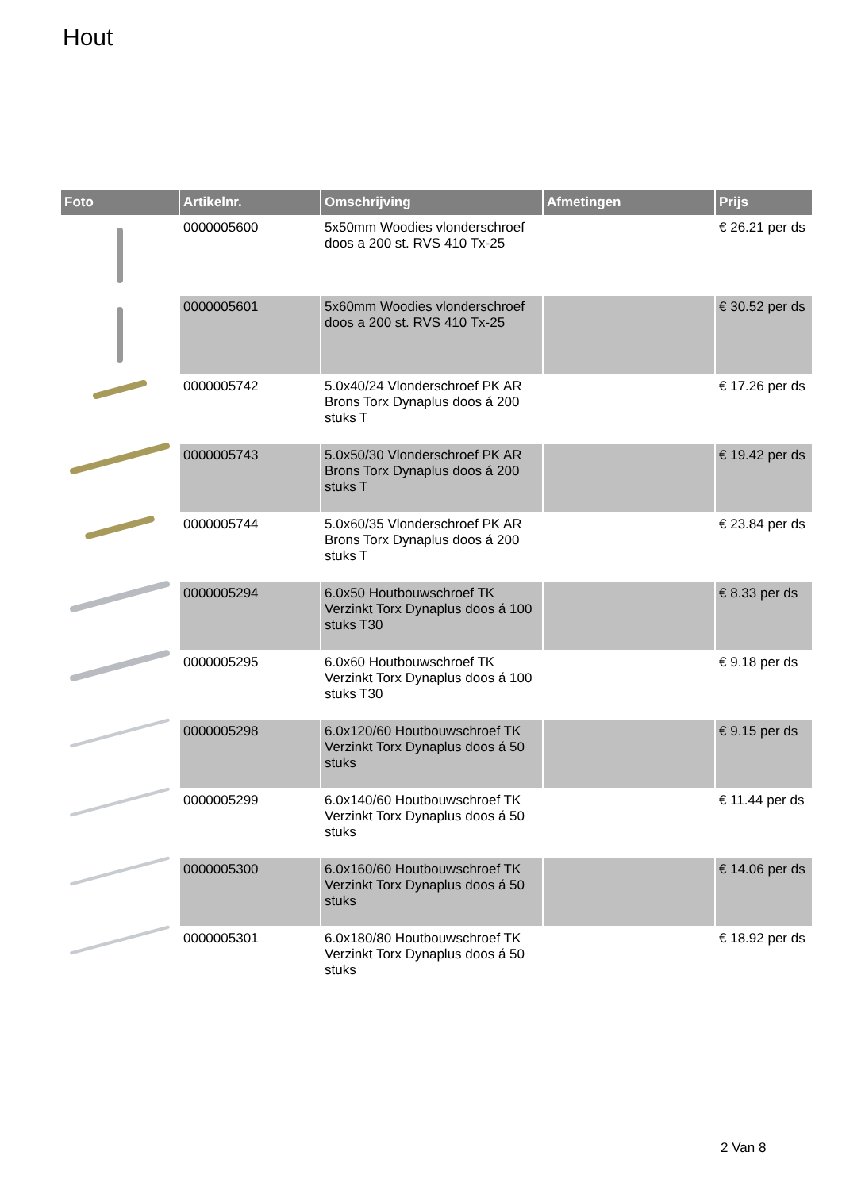Hout
| Foto | Artikelnr. | Omschrijving | Afmetingen | Prijs |
| --- | --- | --- | --- | --- |
| | 0000005600 | 5x50mm Woodies vlonderschroef doos a 200 st. RVS 410 Tx-25 | | € 26.21 per ds |
| | 0000005601 | 5x60mm Woodies vlonderschroef doos a 200 st. RVS 410 Tx-25 | | € 30.52 per ds |
| | 0000005742 | 5.0x40/24 Vlonderschroef PK AR Brons Torx Dynaplus doos á 200 stuks T | | € 17.26 per ds |
| | 0000005743 | 5.0x50/30 Vlonderschroef PK AR Brons Torx Dynaplus doos á 200 stuks T | | € 19.42 per ds |
| | 0000005744 | 5.0x60/35 Vlonderschroef PK AR Brons Torx Dynaplus doos á 200 stuks T | | € 23.84 per ds |
| | 0000005294 | 6.0x50 Houtbouwschroef TK Verzinkt Torx Dynaplus doos á 100 stuks T30 | | € 8.33 per ds |
| | 0000005295 | 6.0x60 Houtbouwschroef TK Verzinkt Torx Dynaplus doos á 100 stuks T30 | | € 9.18 per ds |
| | 0000005298 | 6.0x120/60 Houtbouwschroef TK Verzinkt Torx Dynaplus doos á 50 stuks | | € 9.15 per ds |
| | 0000005299 | 6.0x140/60 Houtbouwschroef TK Verzinkt Torx Dynaplus doos á 50 stuks | | € 11.44 per ds |
| | 0000005300 | 6.0x160/60 Houtbouwschroef TK Verzinkt Torx Dynaplus doos á 50 stuks | | € 14.06 per ds |
| | 0000005301 | 6.0x180/80 Houtbouwschroef TK Verzinkt Torx Dynaplus doos á 50 stuks | | € 18.92 per ds |
2 Van 8